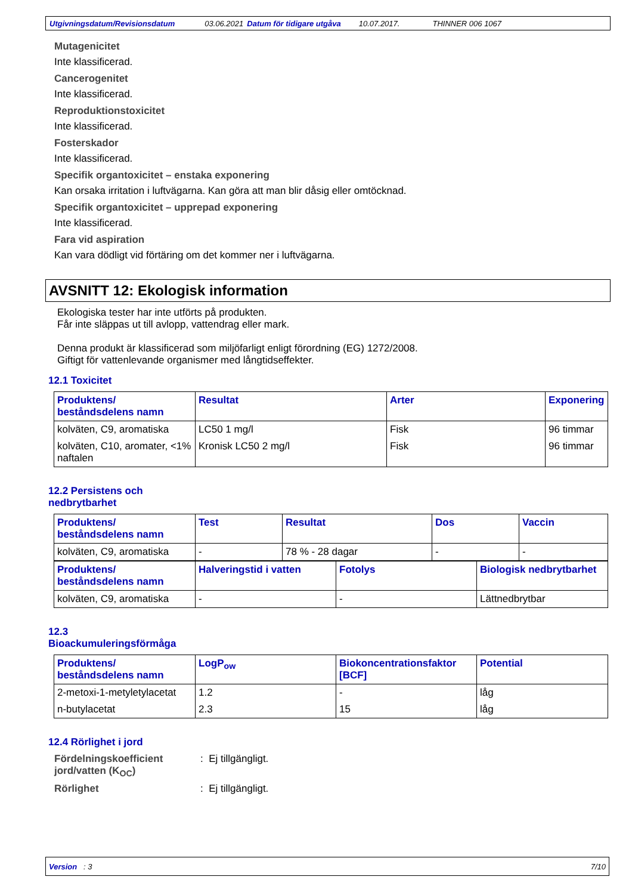Utgivningsdatum/Revisionsdatum 03.06.2021 Datum för tidigare utgåva 10.07.2017. THINNER 006 1067
Mutagenicitet
Inte klassificerad.
Cancerogenitet
Inte klassificerad.
Reproduktionstoxicitet
Inte klassificerad.
Fosterskador
Inte klassificerad.
Specifik organtoxicitet – enstaka exponering
Kan orsaka irritation i luftvägarna. Kan göra att man blir dåsig eller omtöcknad.
Specifik organtoxicitet – upprepad exponering
Inte klassificerad.
Fara vid aspiration
Kan vara dödligt vid förtäring om det kommer ner i luftvägarna.
AVSNITT 12: Ekologisk information
Ekologiska tester har inte utförts på produkten.
Får inte släppas ut till avlopp, vattendrag eller mark.
Denna produkt är klassificerad som miljöfarligt enligt förordning (EG) 1272/2008.
Giftigt för vattenlevande organismer med långtidseffekter.
12.1 Toxicitet
| Produktens/ beståndsdelens namn | Resultat | Arter | Exponering |
| --- | --- | --- | --- |
| kolväten, C9, aromatiska | LC50 1 mg/l | Fisk | 96 timmar |
| kolväten, C10, aromater, <1% naftalen | Kronisk LC50 2 mg/l | Fisk | 96 timmar |
12.2 Persistens och
nedbrytbarhet
| Produktens/ beståndsdelens namn | Test | Resultat | Dos | Vaccin |
| --- | --- | --- | --- | --- |
| kolväten, C9, aromatiska | - | 78 % - 28 dagar | - | - |
| Produktens/ beståndsdelens namn | Halveringstid i vatten | Fotolys | Biologisk nedbrytbarhet |
| --- | --- | --- | --- |
| kolväten, C9, aromatiska | - | - | Lättnedbrytbar |
12.3
Bioackumuleringsförmåga
| Produktens/ beståndsdelens namn | LogP<sub>ow</sub> | Biokoncentrationsfaktor [BCF] | Potential |
| --- | --- | --- | --- |
| 2-metoxi-1-metyletylacetat | 1.2 | - | låg |
| n-butylacetat | 2.3 | 15 | låg |
12.4 Rörlighet i jord
Fördelningskoefficient jord/vatten (K<sub>OC</sub>)
: Ej tillgängligt.
Rörlighet : Ej tillgängligt.
Version : 3 7/10